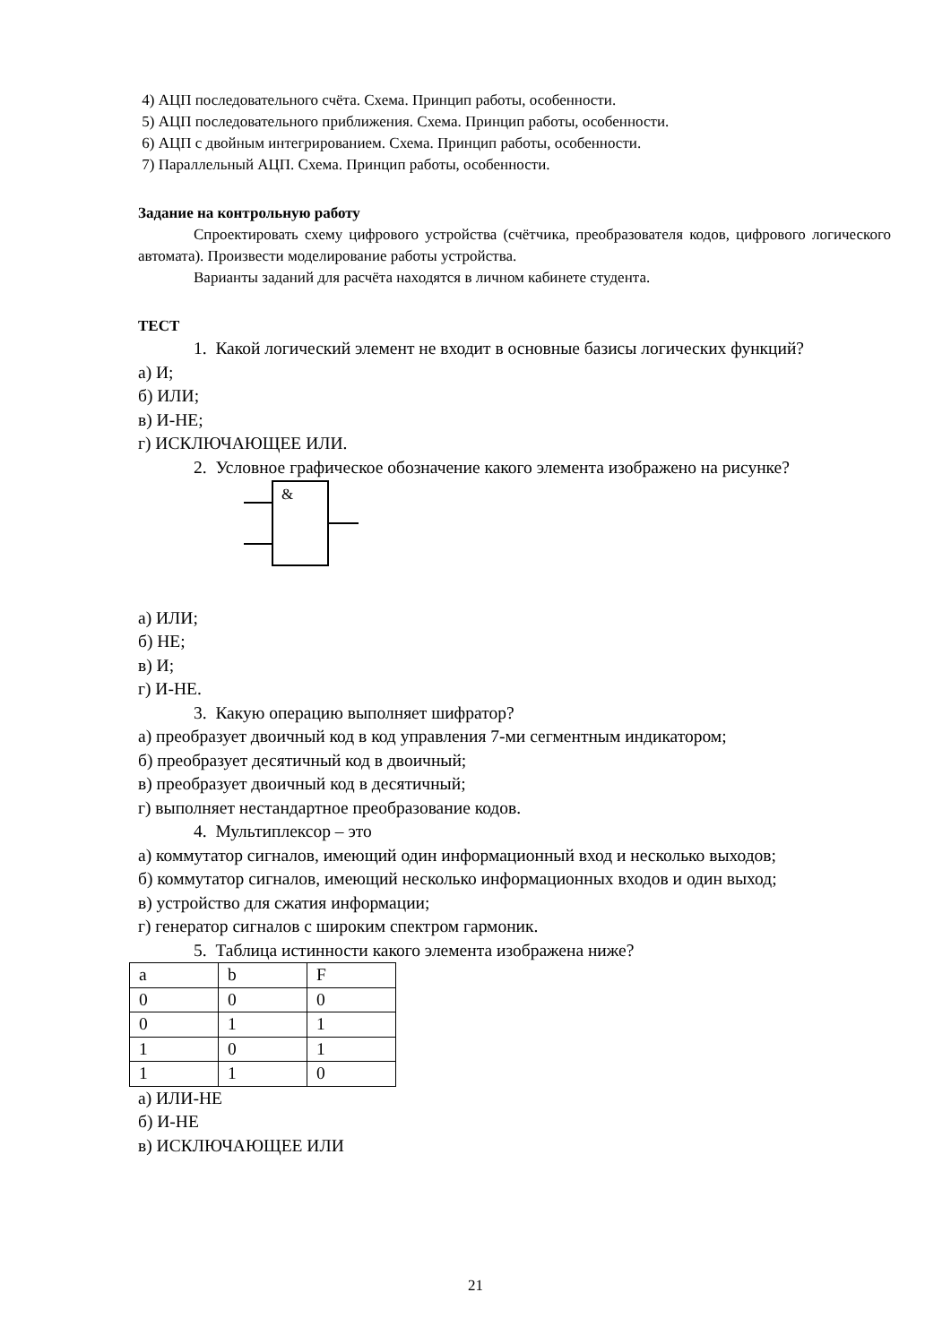4) АЦП последовательного счёта. Схема. Принцип работы, особенности.
5) АЦП последовательного приближения. Схема. Принцип работы, особенности.
6) АЦП с двойным интегрированием. Схема. Принцип работы, особенности.
7) Параллельный АЦП. Схема. Принцип работы, особенности.
Задание на контрольную работу
Спроектировать схему цифрового устройства (счётчика, преобразователя кодов, цифрового логического автомата). Произвести моделирование работы устройства.
Варианты заданий для расчёта находятся в личном кабинете студента.
ТЕСТ
1. Какой логический элемент не входит в основные базисы логических функций?
а) И;
б) ИЛИ;
в) И-НЕ;
г) ИСКЛЮЧАЮЩЕЕ ИЛИ.
2. Условное графическое обозначение какого элемента изображено на рисунке?
&
а) ИЛИ;
б) НЕ;
в) И;
г) И-НЕ.
3. Какую операцию выполняет шифратор?
а) преобразует двоичный код в код управления 7-ми сегментным индикатором;
б) преобразует десятичный код в двоичный;
в) преобразует двоичный код в десятичный;
г) выполняет нестандартное преобразование кодов.
4. Мультиплексор – это
а) коммутатор сигналов, имеющий один информационный вход и несколько выходов;
б) коммутатор сигналов, имеющий несколько информационных входов и один выход;
в) устройство для сжатия информации;
г) генератор сигналов с широким спектром гармоник.
5. Таблица истинности какого элемента изображена ниже?
| a | b | F |
| 0 | 0 | 0 |
| 0 | 1 | 1 |
| 1 | 0 | 1 |
| 1 | 1 | 0 |
а) ИЛИ-НЕ
б) И-НЕ
в) ИСКЛЮЧАЮЩЕЕ ИЛИ
21